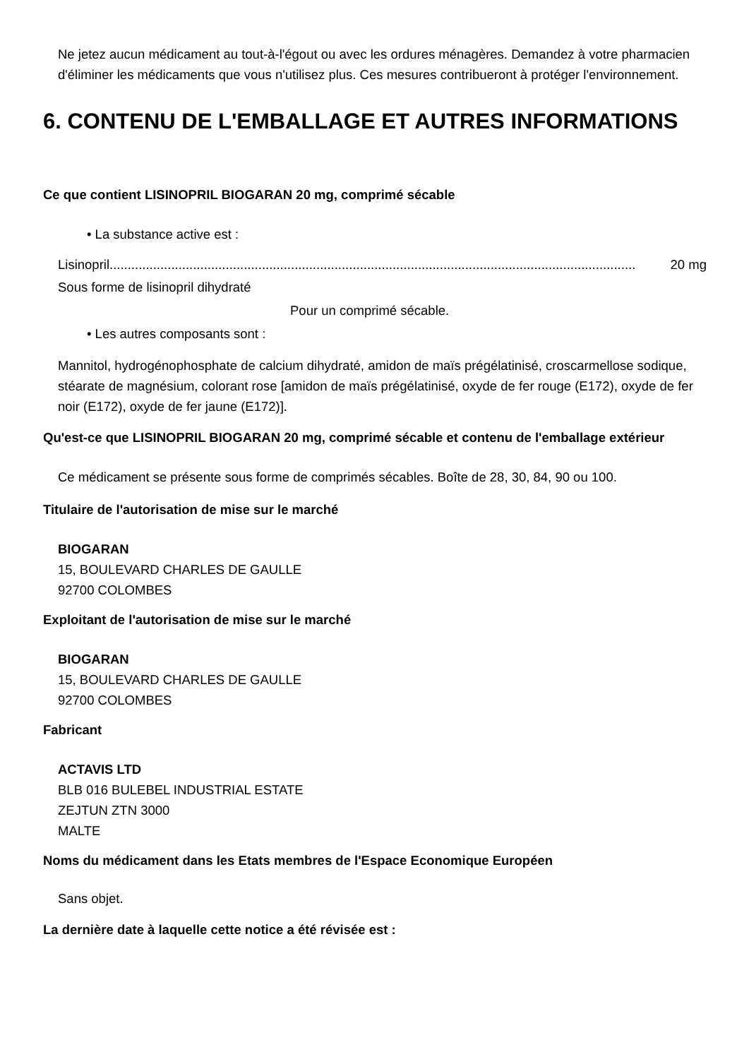Ne jetez aucun médicament au tout-à-l'égout ou avec les ordures ménagères. Demandez à votre pharmacien d'éliminer les médicaments que vous n'utilisez plus. Ces mesures contribueront à protéger l'environnement.
6. CONTENU DE L'EMBALLAGE ET AUTRES INFORMATIONS
Ce que contient LISINOPRIL BIOGARAN 20 mg, comprimé sécable
• La substance active est :
Lisinopril................................................................................................................................................. 20 mg
Sous forme de lisinopril dihydraté
Pour un comprimé sécable.
• Les autres composants sont :
Mannitol, hydrogénophosphate de calcium dihydraté, amidon de maïs prégélatinisé, croscarmellose sodique, stéarate de magnésium, colorant rose [amidon de maïs prégélatinisé, oxyde de fer rouge (E172), oxyde de fer noir (E172), oxyde de fer jaune (E172)].
Qu'est-ce que LISINOPRIL BIOGARAN 20 mg, comprimé sécable et contenu de l'emballage extérieur
Ce médicament se présente sous forme de comprimés sécables. Boîte de 28, 30, 84, 90 ou 100.
Titulaire de l'autorisation de mise sur le marché
BIOGARAN
15, BOULEVARD CHARLES DE GAULLE
92700 COLOMBES
Exploitant de l'autorisation de mise sur le marché
BIOGARAN
15, BOULEVARD CHARLES DE GAULLE
92700 COLOMBES
Fabricant
ACTAVIS LTD
BLB 016 BULEBEL INDUSTRIAL ESTATE
ZEJTUN ZTN 3000
MALTE
Noms du médicament dans les Etats membres de l'Espace Economique Européen
Sans objet.
La dernière date à laquelle cette notice a été révisée est :